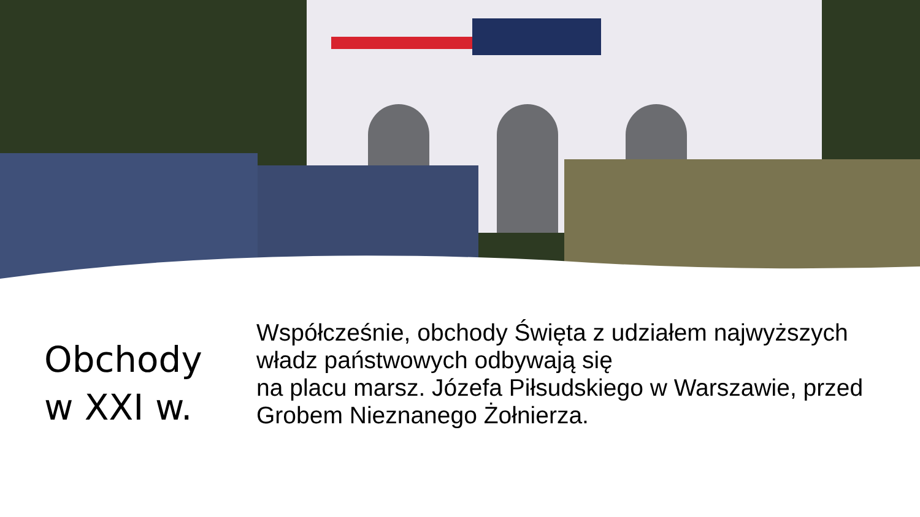Obchody
w XXI w.
Współcześnie, obchody Święta z udziałem najwyższych władz państwowych odbywają się
na placu marsz. Józefa Piłsudskiego w Warszawie, przed Grobem Nieznanego Żołnierza.